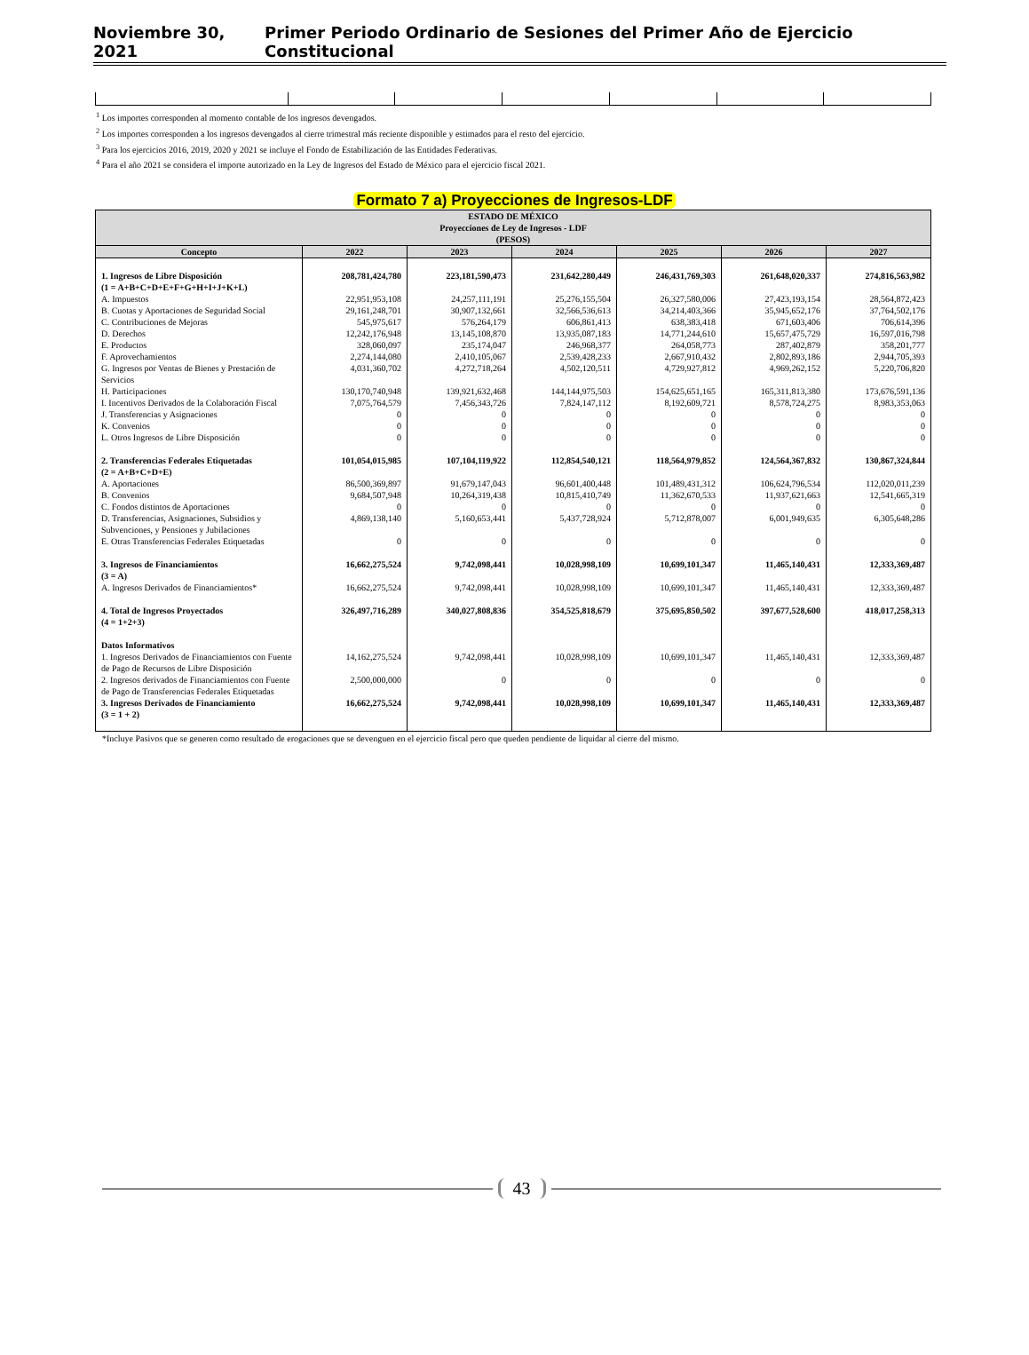Noviembre 30, 2021 Primer Periodo Ordinario de Sesiones del Primer Año de Ejercicio Constitucional
<sup>1</sup> Los importes corresponden al momento contable de los ingresos devengados.
<sup>2</sup> Los importes corresponden a los ingresos devengados al cierre trimestral más reciente disponible y estimados para el resto del ejercicio.
<sup>3</sup> Para los ejercicios 2016, 2019, 2020 y 2021 se incluye el Fondo de Estabilización de las Entidades Federativas.
<sup>4</sup> Para el año 2021 se considera el importe autorizado en la Ley de Ingresos del Estado de México para el ejercicio fiscal 2021.
Formato 7 a) Proyecciones de Ingresos-LDF
| ESTADO DE MÉXICO Proyecciones de Ley de Ingresos - LDF (PESOS) | | | | | | |
| --- | --- | --- | --- | --- | --- | --- |
| Concepto | 2022 | 2023 | 2024 | 2025 | 2026 | 2027 |
| 1. Ingresos de Libre Disposición (1 = A+B+C+D+E+F+G+H+I+J+K+L) | 208,781,424,780 | 223,181,590,473 | 231,642,280,449 | 246,431,769,303 | 261,648,020,337 | 274,816,563,982 |
| A. Impuestos | 22,951,953,108 | 24,257,111,191 | 25,276,155,504 | 26,327,580,006 | 27,423,193,154 | 28,564,872,423 |
| B. Cuotas y Aportaciones de Seguridad Social | 29,161,248,701 | 30,907,132,661 | 32,566,536,613 | 34,214,403,366 | 35,945,652,176 | 37,764,502,176 |
| C. Contribuciones de Mejoras | 545,975,617 | 576,264,179 | 606,861,413 | 638,383,418 | 671,603,406 | 706,614,396 |
| D. Derechos | 12,242,176,948 | 13,145,108,870 | 13,935,087,183 | 14,771,244,610 | 15,657,475,729 | 16,597,016,798 |
| E. Productos | 328,060,097 | 235,174,047 | 246,968,377 | 264,058,773 | 287,402,879 | 358,201,777 |
| F. Aprovechamientos | 2,274,144,080 | 2,410,105,067 | 2,539,428,233 | 2,667,910,432 | 2,802,893,186 | 2,944,705,393 |
| G. Ingresos por Ventas de Bienes y Prestación de Servicios | 4,031,360,702 | 4,272,718,264 | 4,502,120,511 | 4,729,927,812 | 4,969,262,152 | 5,220,706,820 |
| H. Participaciones | 130,170,740,948 | 139,921,632,468 | 144,144,975,503 | 154,625,651,165 | 165,311,813,380 | 173,676,591,136 |
| I. Incentivos Derivados de la Colaboración Fiscal | 7,075,764,579 | 7,456,343,726 | 7,824,147,112 | 8,192,609,721 | 8,578,724,275 | 8,983,353,063 |
| J. Transferencias y Asignaciones | 0 | 0 | 0 | 0 | 0 | 0 |
| K. Convenios | 0 | 0 | 0 | 0 | 0 | 0 |
| L. Otros Ingresos de Libre Disposición | 0 | 0 | 0 | 0 | 0 | 0 |
| 2. Transferencias Federales Etiquetadas (2 = A+B+C+D+E) | 101,054,015,985 | 107,104,119,922 | 112,854,540,121 | 118,564,979,852 | 124,564,367,832 | 130,867,324,844 |
| A. Aportaciones | 86,500,369,897 | 91,679,147,043 | 96,601,400,448 | 101,489,431,312 | 106,624,796,534 | 112,020,011,239 |
| B. Convenios | 9,684,507,948 | 10,264,319,438 | 10,815,410,749 | 11,362,670,533 | 11,937,621,663 | 12,541,665,319 |
| C. Fondos distintos de Aportaciones | 0 | 0 | 0 | 0 | 0 | 0 |
| D. Transferencias, Asignaciones, Subsidios y Subvenciones, y Pensiones y Jubilaciones | 4,869,138,140 | 5,160,653,441 | 5,437,728,924 | 5,712,878,007 | 6,001,949,635 | 6,305,648,286 |
| E. Otras Transferencias Federales Etiquetadas | 0 | 0 | 0 | 0 | 0 | 0 |
| 3. Ingresos de Financiamientos (3 = A) | 16,662,275,524 | 9,742,098,441 | 10,028,998,109 | 10,699,101,347 | 11,465,140,431 | 12,333,369,487 |
| A. Ingresos Derivados de Financiamientos* | 16,662,275,524 | 9,742,098,441 | 10,028,998,109 | 10,699,101,347 | 11,465,140,431 | 12,333,369,487 |
| 4. Total de Ingresos Proyectados (4 = 1+2+3) | 326,497,716,289 | 340,027,808,836 | 354,525,818,679 | 375,695,850,502 | 397,677,528,600 | 418,017,258,313 |
| Datos Informativos | | | | | | |
| 1. Ingresos Derivados de Financiamientos con Fuente de Pago de Recursos de Libre Disposición | 14,162,275,524 | 9,742,098,441 | 10,028,998,109 | 10,699,101,347 | 11,465,140,431 | 12,333,369,487 |
| 2. Ingresos derivados de Financiamientos con Fuente de Pago de Transferencias Federales Etiquetadas | 2,500,000,000 | 0 | 0 | 0 | 0 | 0 |
| 3. Ingresos Derivados de Financiamiento (3 = 1 + 2) | 16,662,275,524 | 9,742,098,441 | 10,028,998,109 | 10,699,101,347 | 11,465,140,431 | 12,333,369,487 |
*Incluye Pasivos que se generen como resultado de erogaciones que se devenguen en el ejercicio fiscal pero que queden pendiente de liquidar al cierre del mismo.
43